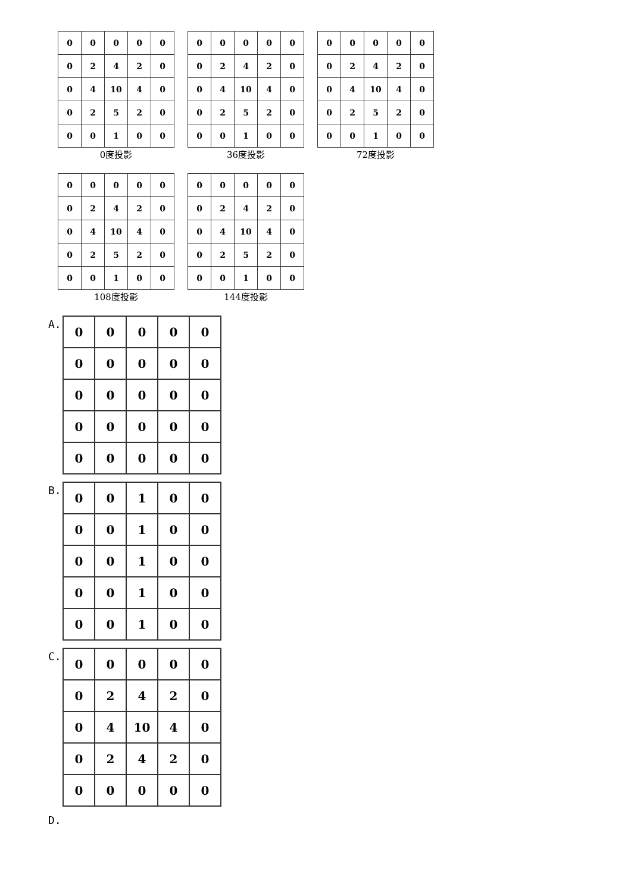| 0 | 0 | 0 | 0 | 0 |
| 0 | 2 | 4 | 2 | 0 |
| 0 | 4 | 10 | 4 | 0 |
| 0 | 2 | 5 | 2 | 0 |
| 0 | 0 | 1 | 0 | 0 |
0度投影
| 0 | 0 | 0 | 0 | 0 |
| 0 | 2 | 4 | 2 | 0 |
| 0 | 4 | 10 | 4 | 0 |
| 0 | 2 | 5 | 2 | 0 |
| 0 | 0 | 1 | 0 | 0 |
36度投影
| 0 | 0 | 0 | 0 | 0 |
| 0 | 2 | 4 | 2 | 0 |
| 0 | 4 | 10 | 4 | 0 |
| 0 | 2 | 5 | 2 | 0 |
| 0 | 0 | 1 | 0 | 0 |
72度投影
| 0 | 0 | 0 | 0 | 0 |
| 0 | 2 | 4 | 2 | 0 |
| 0 | 4 | 10 | 4 | 0 |
| 0 | 2 | 5 | 2 | 0 |
| 0 | 0 | 1 | 0 | 0 |
108度投影
| 0 | 0 | 0 | 0 | 0 |
| 0 | 2 | 4 | 2 | 0 |
| 0 | 4 | 10 | 4 | 0 |
| 0 | 2 | 5 | 2 | 0 |
| 0 | 0 | 1 | 0 | 0 |
144度投影
A.
| 0 | 0 | 0 | 0 | 0 |
| 0 | 0 | 0 | 0 | 0 |
| 0 | 0 | 0 | 0 | 0 |
| 0 | 0 | 0 | 0 | 0 |
| 0 | 0 | 0 | 0 | 0 |
B.
| 0 | 0 | 1 | 0 | 0 |
| 0 | 0 | 1 | 0 | 0 |
| 0 | 0 | 1 | 0 | 0 |
| 0 | 0 | 1 | 0 | 0 |
| 0 | 0 | 1 | 0 | 0 |
C.
| 0 | 0 | 0 | 0 | 0 |
| 0 | 2 | 4 | 2 | 0 |
| 0 | 4 | 10 | 4 | 0 |
| 0 | 2 | 4 | 2 | 0 |
| 0 | 0 | 0 | 0 | 0 |
D.